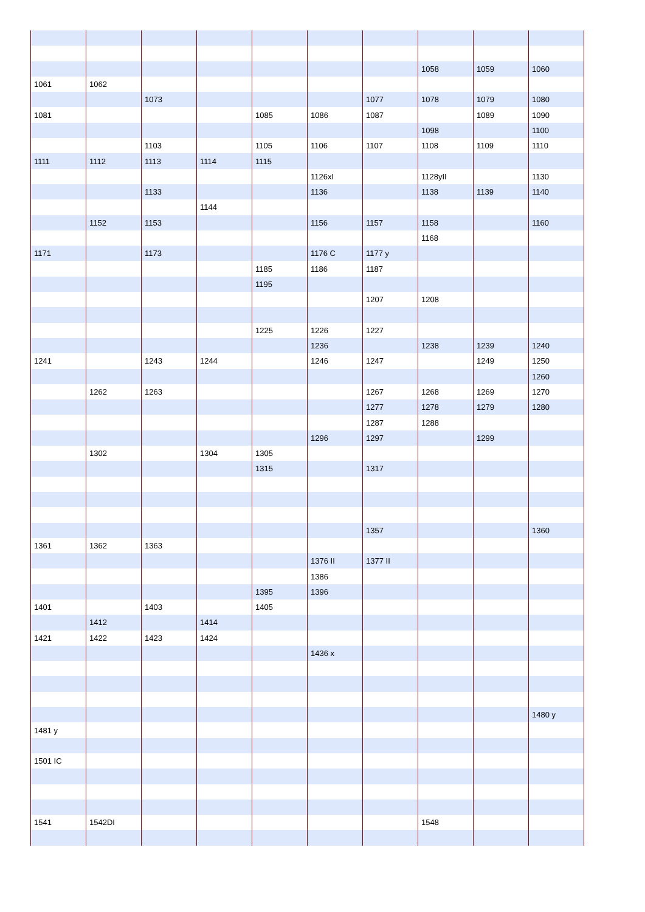| | | | | | | | 1058 | 1059 | 1060 |
| 1061 | 1062 | | | | | | | | |
| | | 1073 | | | | 1077 | 1078 | 1079 | 1080 |
| 1081 | | | | 1085 | 1086 | 1087 | | 1089 | 1090 |
| | | | | | | | 1098 | | 1100 |
| | | 1103 | | 1105 | 1106 | 1107 | 1108 | 1109 | 1110 |
| 1111 | 1112 | 1113 | 1114 | 1115 | | | | | |
| | | | | | 1126xI | | 1128yII | | 1130 |
| | | 1133 | | | 1136 | | 1138 | 1139 | 1140 |
| | | | 1144 | | | | | | |
| | 1152 | 1153 | | | 1156 | 1157 | 1158 | | 1160 |
| | | | | | | | 1168 | | |
| 1171 | | 1173 | | | 1176 C | 1177 y | | | |
| | | | | 1185 | 1186 | 1187 | | | |
| | | | | 1195 | | | | | |
| | | | | | | 1207 | 1208 | | |
| | | | | 1225 | 1226 | 1227 | | | |
| | | | | | 1236 | | 1238 | 1239 | 1240 |
| 1241 | | 1243 | 1244 | | 1246 | 1247 | | 1249 | 1250 |
| | | | | | | | | | 1260 |
| | 1262 | 1263 | | | | 1267 | 1268 | 1269 | 1270 |
| | | | | | | 1277 | 1278 | 1279 | 1280 |
| | | | | | | 1287 | 1288 | | |
| | | | | | 1296 | 1297 | | 1299 | |
| | 1302 | | 1304 | 1305 | | | | | |
| | | | | 1315 | | 1317 | | | |
| | | | | | | 1357 | | | 1360 |
| 1361 | 1362 | 1363 | | | | | | | |
| | | | | | 1376 II | 1377 II | | | |
| | | | | | 1386 | | | | |
| | | | | 1395 | 1396 | | | | |
| 1401 | | 1403 | | 1405 | | | | | |
| | 1412 | | 1414 | | | | | | |
| 1421 | 1422 | 1423 | 1424 | | | | | | |
| | | | | | 1436 x | | | | |
| | | | | | | | | | 1480 y |
| 1481 y | | | | | | | | | |
| 1501 IC | | | | | | | | | |
| 1541 | 1542DI | | | | | | 1548 | | |